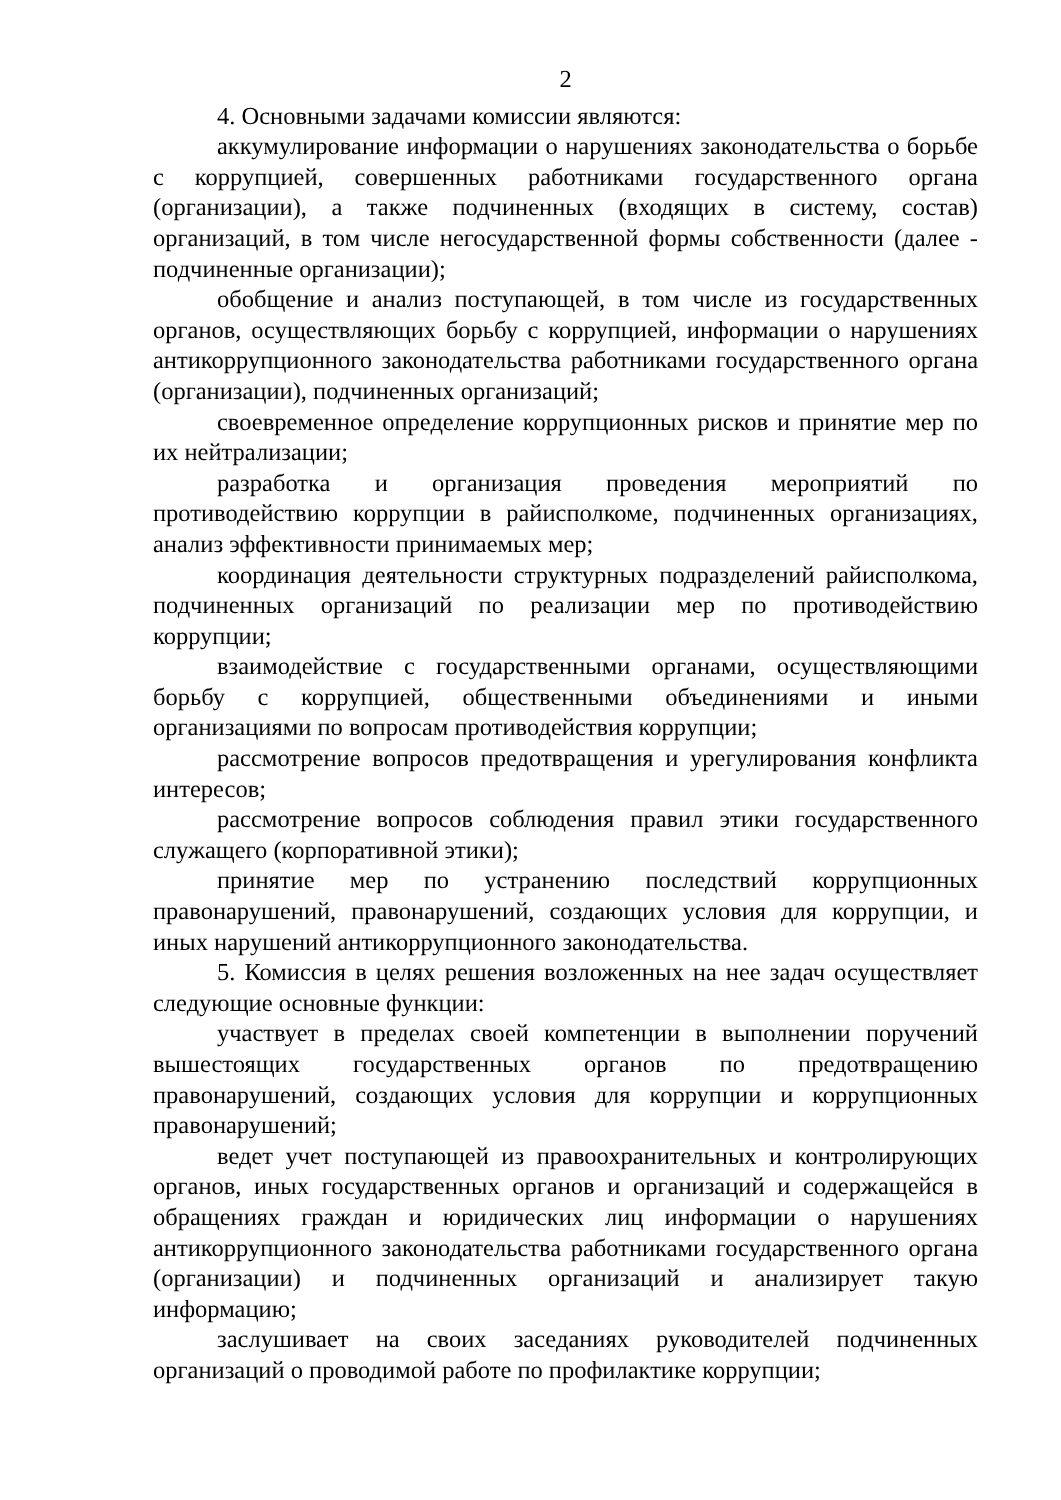2
4. Основными задачами комиссии являются:
аккумулирование информации о нарушениях законодательства о борьбе с коррупцией, совершенных работниками государственного органа (организации), а также подчиненных (входящих в систему, состав) организаций, в том числе негосударственной формы собственности (далее - подчиненные организации);
обобщение и анализ поступающей, в том числе из государственных органов, осуществляющих борьбу с коррупцией, информации о нарушениях антикоррупционного законодательства работниками государственного органа (организации), подчиненных организаций;
своевременное определение коррупционных рисков и принятие мер по их нейтрализации;
разработка и организация проведения мероприятий по противодействию коррупции в райисполкоме, подчиненных организациях, анализ эффективности принимаемых мер;
координация деятельности структурных подразделений райисполкома, подчиненных организаций по реализации мер по противодействию коррупции;
взаимодействие с государственными органами, осуществляющими борьбу с коррупцией, общественными объединениями и иными организациями по вопросам противодействия коррупции;
рассмотрение вопросов предотвращения и урегулирования конфликта интересов;
рассмотрение вопросов соблюдения правил этики государственного служащего (корпоративной этики);
принятие мер по устранению последствий коррупционных правонарушений, правонарушений, создающих условия для коррупции, и иных нарушений антикоррупционного законодательства.
5. Комиссия в целях решения возложенных на нее задач осуществляет следующие основные функции:
участвует в пределах своей компетенции в выполнении поручений вышестоящих государственных органов по предотвращению правонарушений, создающих условия для коррупции и коррупционных правонарушений;
ведет учет поступающей из правоохранительных и контролирующих органов, иных государственных органов и организаций и содержащейся в обращениях граждан и юридических лиц информации о нарушениях антикоррупционного законодательства работниками государственного органа (организации) и подчиненных организаций и анализирует такую информацию;
заслушивает на своих заседаниях руководителей подчиненных организаций о проводимой работе по профилактике коррупции;